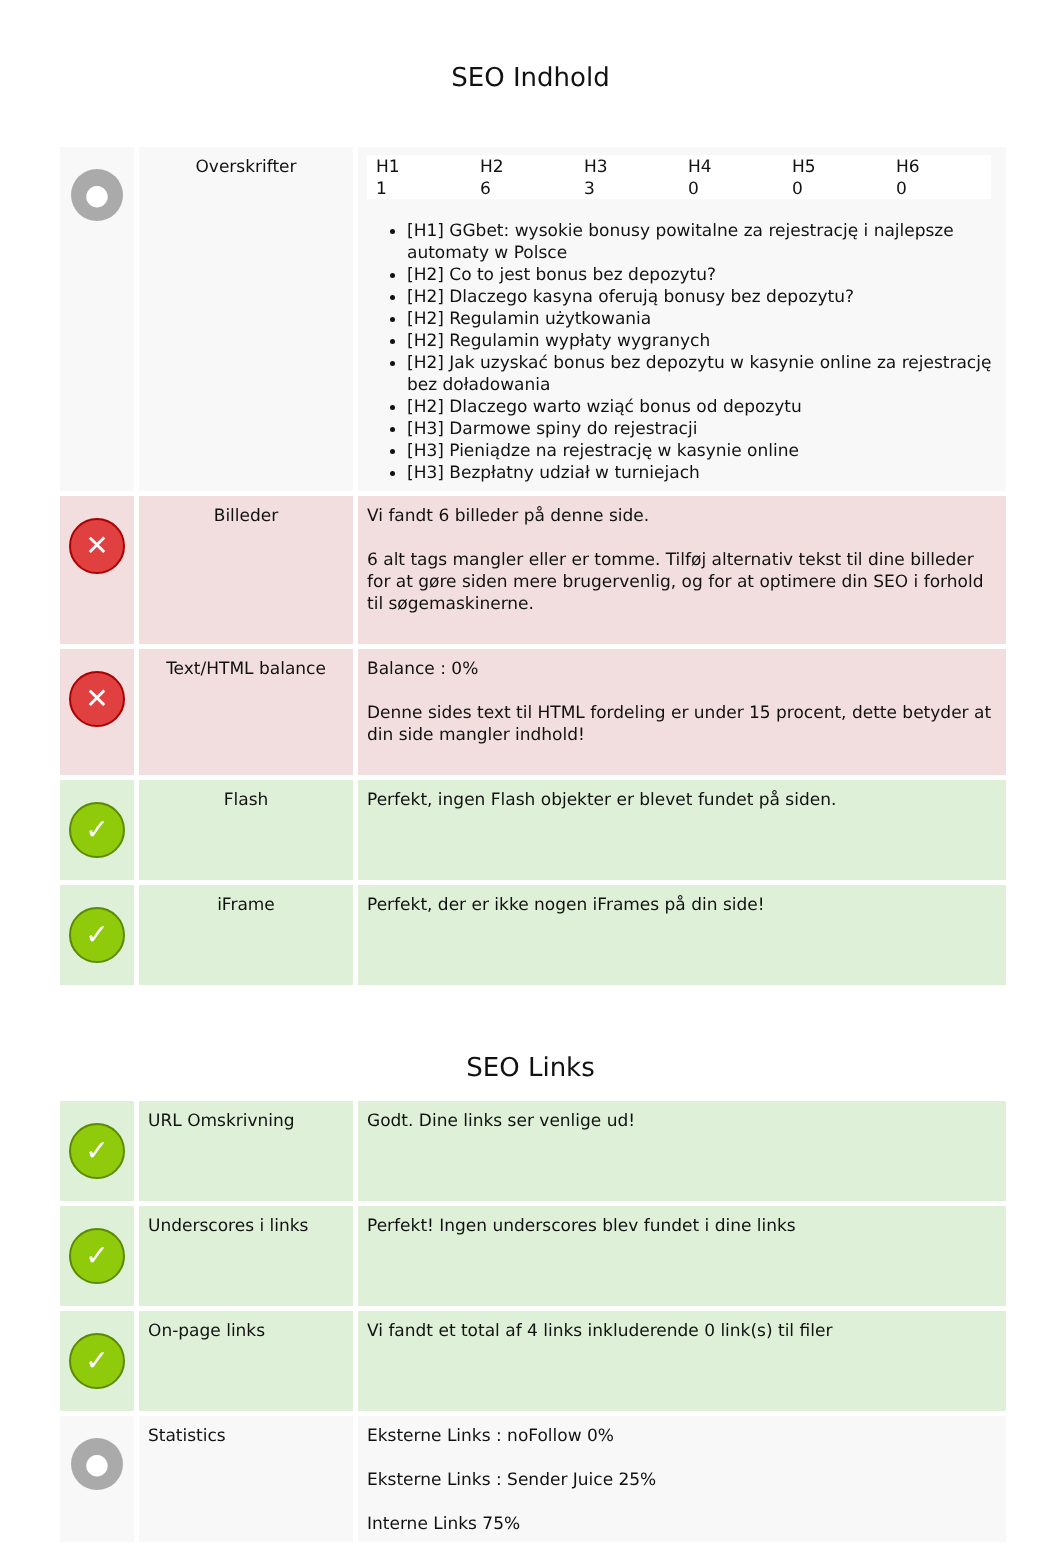SEO Indhold
| ● | Overskrifter | / H1 / H2 / H3 / H4 / H5 / H6 / / --- / --- / --- / --- / --- / --- / / 1 / 6 / 3 / 0 / 0 / 0 / [H1] GGbet: wysokie bonusy powitalne za rejestrację i najlepsze automaty w Polsce [H2] Co to jest bonus bez depozytu? [H2] Dlaczego kasyna oferują bonusy bez depozytu? [H2] Regulamin użytkowania [H2] Regulamin wypłaty wygranych [H2] Jak uzyskać bonus bez depozytu w kasynie online za rejestrację bez doładowania [H2] Dlaczego warto wziąć bonus od depozytu [H3] Darmowe spiny do rejestracji [H3] Pieniądze na rejestrację w kasynie online [H3] Bezpłatny udział w turniejach |
| ✕ | Billeder | Vi fandt 6 billeder på denne side. 6 alt tags mangler eller er tomme. Tilføj alternativ tekst til dine billeder for at gøre siden mere brugervenlig, og for at optimere din SEO i forhold til søgemaskinerne. |
| ✕ | Text/HTML balance | Balance : 0% Denne sides text til HTML fordeling er under 15 procent, dette betyder at din side mangler indhold! |
| ✓ | Flash | Perfekt, ingen Flash objekter er blevet fundet på siden. |
| ✓ | iFrame | Perfekt, der er ikke nogen iFrames på din side! |
SEO Links
| ✓ | URL Omskrivning | Godt. Dine links ser venlige ud! |
| ✓ | Underscores i links | Perfekt! Ingen underscores blev fundet i dine links |
| ✓ | On-page links | Vi fandt et total af 4 links inkluderende 0 link(s) til filer |
| ● | Statistics | Eksterne Links : noFollow 0% Eksterne Links : Sender Juice 25% Interne Links 75% |